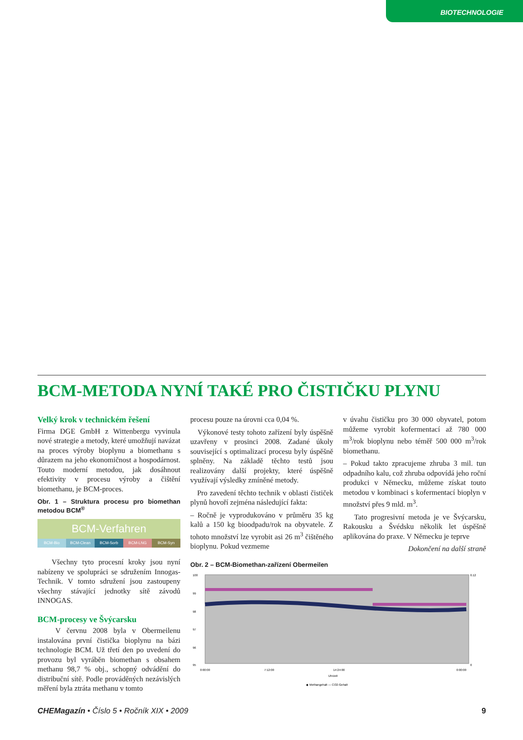BIOTECHNOLOGIE
BCM-METODA NYNÍ TAKÉ PRO ČISTIČKU PLYNU
Velký krok v technickém řešení
Firma DGE GmbH z Wittenbergu vyvinula nové strategie a metody, které umožňují navázat na proces výroby bioplynu a biomethanu s důrazem na jeho ekonomičnost a hospodárnost. Touto moderní metodou, jak dosáhnout efektivity v procesu výroby a čištění biomethanu, je BCM-proces.
Obr. 1 – Struktura procesu pro biomethan metodou BCM<sup>®</sup>
BCM-Verfahren
BCM-Bio BCM-Clean BCM-Sorb BCM-LNG BCM-Syn
Všechny tyto procesní kroky jsou nyní nabízeny ve spolupráci se sdružením Innogas-Technik. V tomto sdružení jsou zastoupeny všechny stávající jednotky sítě závodů INNOGAS.
BCM-procesy ve Švýcarsku
V červnu 2008 byla v Obermeilenu instalována první čistička bioplynu na bázi technologie BCM. Už třetí den po uvedení do provozu byl vyráběn biomethan s obsahem methanu 98,7 % obj., schopný odvádění do distribuční sítě. Podle prováděných nezávislých měření byla ztráta methanu v tomto
procesu pouze na úrovni cca 0,04 %.
Výkonové testy tohoto zařízení byly úspěšně uzavřeny v prosinci 2008. Zadané úkoly související s optimalizací procesu byly úspěšně splněny. Na základě těchto testů jsou realizovány další projekty, které úspěšně využívají výsledky zmíněné metody.
Pro zavedení těchto technik v oblasti čističek plynů hovoří zejména následující fakta:
– Ročně je vyprodukováno v průměru 35 kg kalů a 150 kg bioodpadu/rok na obyvatele. Z tohoto množství lze vyrobit asi 26 m<sup>3</sup> čištěného bioplynu. Pokud vezmeme
v úvahu čističku pro 30 000 obyvatel, potom můžeme vyrobit kofermentací až 780 000 m<sup>3</sup>/rok bioplynu nebo téměř 500 000 m<sup>3</sup>/rok biomethanu.
– Pokud takto zpracujeme zhruba 3 mil. tun odpadního kalu, což zhruba odpovídá jeho roční produkci v Německu, můžeme získat touto metodou v kombinaci s kofermentací bioplyn v množství přes 9 mld. m<sup>3</sup>.
Tato progresivní metoda je ve Švýcarsku, Rakousku a Švédsku několik let úspěšně aplikována do praxe. V Německu je teprve
Dokončení na další straně
Obr. 2 – BCM-Biomethan-zařízení Obermeilen
100
99
98
97
96
95
0.12
0
0:00:00
7:12:00
14:24:00
0:00:00
Uhrzeit
◆ Methangehalt — CO2-Gehalt
CHEMagazín • Číslo 5 • Ročník XIX • 2009 9